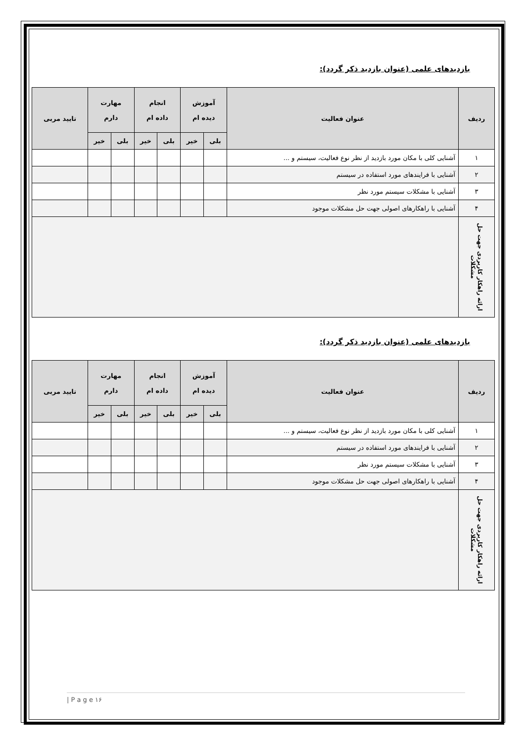بازدیدهای علمی (عنوان بازدید ذکر گردد):
| ردیف | عنوان فعالیت | آموزش دیده ام | | انجام داده ام | | مهارت دارم | | تایید مربی |
| --- | --- | --- | --- | --- | --- | --- | --- | --- |
| | | بلی | خیر | بلی | خیر | بلی | خیر | |
| ۱ | آشنایی کلی با مکان مورد بازدید از نظر نوع فعالیت، سیستم و ... | | | | | | | |
| ۲ | آشنایی با فرایندهای مورد استفاده در سیستم | | | | | | | |
| ۳ | آشنایی با مشکلات سیستم مورد نظر | | | | | | | |
| ۴ | آشنایی با راهکارهای اصولی جهت حل مشکلات موجود | | | | | | | |
| ارائه راهکار کاربردی جهت حل مشکلات | | | | | | | | |
بازدیدهای علمی (عنوان بازدید ذکر گردد):
| ردیف | عنوان فعالیت | آموزش دیده ام | | انجام داده ام | | مهارت دارم | | تایید مربی |
| --- | --- | --- | --- | --- | --- | --- | --- | --- |
| | | بلی | خیر | بلی | خیر | بلی | خیر | |
| ۱ | آشنایی کلی با مکان مورد بازدید از نظر نوع فعالیت، سیستم و ... | | | | | | | |
| ۲ | آشنایی با فرایندهای مورد استفاده در سیستم | | | | | | | |
| ۳ | آشنایی با مشکلات سیستم مورد نظر | | | | | | | |
| ۴ | آشنایی با راهکارهای اصولی جهت حل مشکلات موجود | | | | | | | |
| ارائه راهکار کاربردی جهت حل مشکلات | | | | | | | | |
| P a g e ۱۶